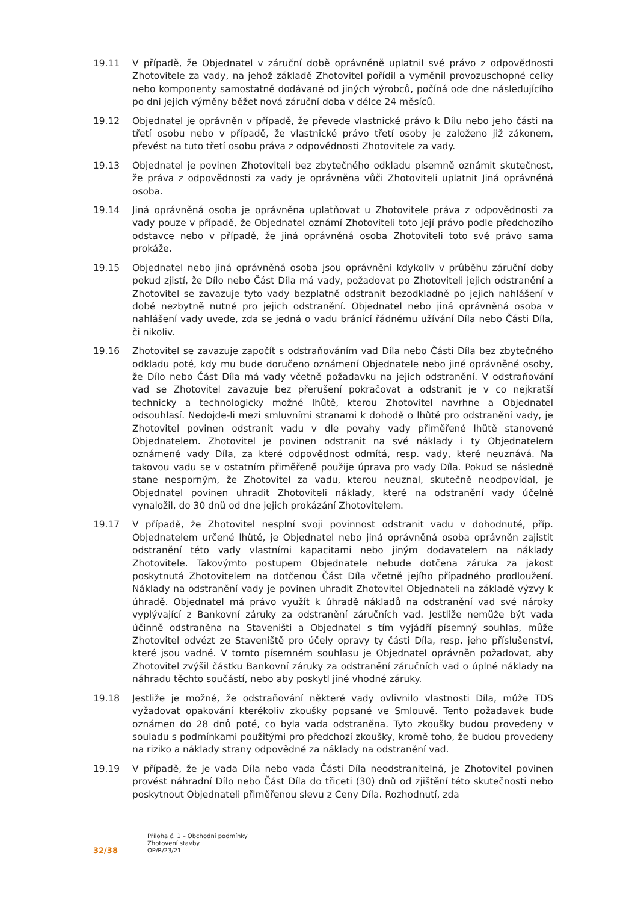19.11 V případě, že Objednatel v záruční době oprávněně uplatnil své právo z odpovědnosti Zhotovitele za vady, na jehož základě Zhotovitel pořídil a vyměnil provozuschopné celky nebo komponenty samostatně dodávané od jiných výrobců, počíná ode dne následujícího po dni jejich výměny běžet nová záruční doba v délce 24 měsíců.
19.12 Objednatel je oprávněn v případě, že převede vlastnické právo k Dílu nebo jeho části na třetí osobu nebo v případě, že vlastnické právo třetí osoby je založeno již zákonem, převést na tuto třetí osobu práva z odpovědnosti Zhotovitele za vady.
19.13 Objednatel je povinen Zhotoviteli bez zbytečného odkladu písemně oznámit skutečnost, že práva z odpovědnosti za vady je oprávněna vůči Zhotoviteli uplatnit Jiná oprávněná osoba.
19.14 Jiná oprávněná osoba je oprávněna uplatňovat u Zhotovitele práva z odpovědnosti za vady pouze v případě, že Objednatel oznámí Zhotoviteli toto její právo podle předchozího odstavce nebo v případě, že jiná oprávněná osoba Zhotoviteli toto své právo sama prokáže.
19.15 Objednatel nebo jiná oprávněná osoba jsou oprávněni kdykoliv v průběhu záruční doby pokud zjistí, že Dílo nebo Část Díla má vady, požadovat po Zhotoviteli jejich odstranění a Zhotovitel se zavazuje tyto vady bezplatně odstranit bezodkladně po jejich nahlášení v době nezbytně nutné pro jejich odstranění. Objednatel nebo jiná oprávněná osoba v nahlášení vady uvede, zda se jedná o vadu bránící řádnému užívání Díla nebo Části Díla, či nikoliv.
19.16 Zhotovitel se zavazuje započít s odstraňováním vad Díla nebo Části Díla bez zbytečného odkladu poté, kdy mu bude doručeno oznámení Objednatele nebo jiné oprávněné osoby, že Dílo nebo Část Díla má vady včetně požadavku na jejich odstranění. V odstraňování vad se Zhotovitel zavazuje bez přerušení pokračovat a odstranit je v co nejkratší technicky a technologicky možné lhůtě, kterou Zhotovitel navrhne a Objednatel odsouhlasí. Nedojde-li mezi smluvními stranami k dohodě o lhůtě pro odstranění vady, je Zhotovitel povinen odstranit vadu v dle povahy vady přiměřené lhůtě stanovené Objednatelem. Zhotovitel je povinen odstranit na své náklady i ty Objednatelem oznámené vady Díla, za které odpovědnost odmítá, resp. vady, které neuznává. Na takovou vadu se v ostatním přiměřeně použije úprava pro vady Díla. Pokud se následně stane nesporným, že Zhotovitel za vadu, kterou neuznal, skutečně neodpovídal, je Objednatel povinen uhradit Zhotoviteli náklady, které na odstranění vady účelně vynaložil, do 30 dnů od dne jejich prokázání Zhotovitelem.
19.17 V případě, že Zhotovitel nesplní svoji povinnost odstranit vadu v dohodnuté, příp. Objednatelem určené lhůtě, je Objednatel nebo jiná oprávněná osoba oprávněn zajistit odstranění této vady vlastními kapacitami nebo jiným dodavatelem na náklady Zhotovitele. Takovýmto postupem Objednatele nebude dotčena záruka za jakost poskytnutá Zhotovitelem na dotčenou Část Díla včetně jejího případného prodloužení. Náklady na odstranění vady je povinen uhradit Zhotovitel Objednateli na základě výzvy k úhradě. Objednatel má právo využít k úhradě nákladů na odstranění vad své nároky vyplývající z Bankovní záruky za odstranění záručních vad. Jestliže nemůže být vada účinně odstraněna na Staveništi a Objednatel s tím vyjádří písemný souhlas, může Zhotovitel odvézt ze Staveniště pro účely opravy ty části Díla, resp. jeho příslušenství, které jsou vadné. V tomto písemném souhlasu je Objednatel oprávněn požadovat, aby Zhotovitel zvýšil částku Bankovní záruky za odstranění záručních vad o úplné náklady na náhradu těchto součástí, nebo aby poskytl jiné vhodné záruky.
19.18 Jestliže je možné, že odstraňování některé vady ovlivnilo vlastnosti Díla, může TDS vyžadovat opakování kterékoliv zkoušky popsané ve Smlouvě. Tento požadavek bude oznámen do 28 dnů poté, co byla vada odstraněna. Tyto zkoušky budou provedeny v souladu s podmínkami použitými pro předchozí zkoušky, kromě toho, že budou provedeny na riziko a náklady strany odpovědné za náklady na odstranění vad.
19.19 V případě, že je vada Díla nebo vada Části Díla neodstranitelná, je Zhotovitel povinen provést náhradní Dílo nebo Část Díla do třiceti (30) dnů od zjištění této skutečnosti nebo poskytnout Objednateli přiměřenou slevu z Ceny Díla. Rozhodnutí, zda
32/38
Příloha č. 1 – Obchodní podmínky
Zhotovení stavby
OP/R/23/21